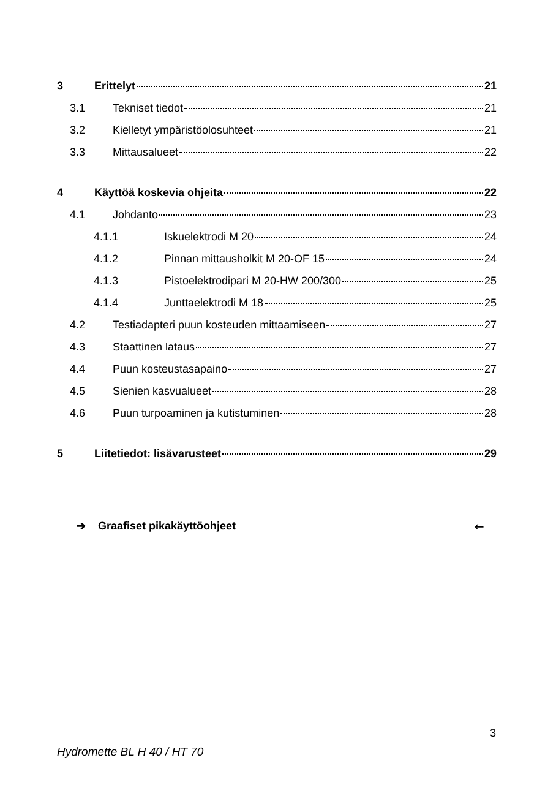3 Erittelyt 21
3.1 Tekniset tiedot 21
3.2 Kielletyt ympäristöolosuhteet 21
3.3 Mittausalueet 22
4 Käyttöä koskevia ohjeita 22
4.1 Johdanto 23
4.1.1 Iskuelektrodi M 20 24
4.1.2 Pinnan mittausholkit M 20-OF 15 24
4.1.3 Pistoelektrodipari M 20-HW 200/300 25
4.1.4 Junttaelektrodi M 18 25
4.2 Testiadapteri puun kosteuden mittaamiseen 27
4.3 Staattinen lataus 27
4.4 Puun kosteustasapaino 27
4.5 Sienien kasvualueet 28
4.6 Puun turpoaminen ja kutistuminen 28
5 Liitetiedot: lisävarusteet 29
➔ Graafiset pikakäyttöohjeet 🡐
3
Hydromette BL H 40 / HT 70